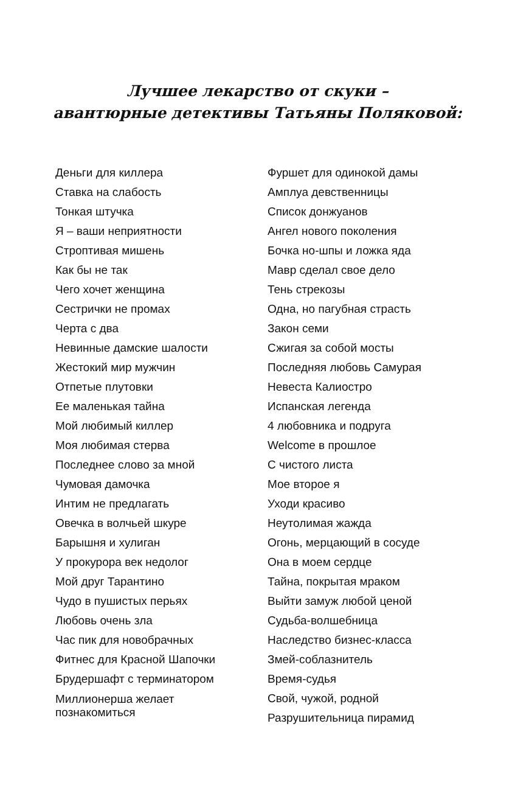Лучшее лекарство от скуки –
авантюрные детективы Татьяны Поляковой:
Деньги для киллера
Ставка на слабость
Тонкая штучка
Я – ваши неприятности
Строптивая мишень
Как бы не так
Чего хочет женщина
Сестрички не промах
Черта с два
Невинные дамские шалости
Жестокий мир мужчин
Отпетые плутовки
Ее маленькая тайна
Мой любимый киллер
Моя любимая стерва
Последнее слово за мной
Чумовая дамочка
Интим не предлагать
Овечка в волчьей шкуре
Барышня и хулиган
У прокурора век недолог
Мой друг Тарантино
Чудо в пушистых перьях
Любовь очень зла
Час пик для новобрачных
Фитнес для Красной Шапочки
Брудершафт с терминатором
Миллионерша желает
познакомиться
Фуршет для одинокой дамы
Амплуа девственницы
Список донжуанов
Ангел нового поколения
Бочка но-шпы и ложка яда
Мавр сделал свое дело
Тень стрекозы
Одна, но пагубная страсть
Закон семи
Сжигая за собой мосты
Последняя любовь Самурая
Невеста Калиостро
Испанская легенда
4 любовника и подруга
Welcome в прошлое
С чистого листа
Мое второе я
Уходи красиво
Неутолимая жажда
Огонь, мерцающий в сосуде
Она в моем сердце
Тайна, покрытая мраком
Выйти замуж любой ценой
Судьба-волшебница
Наследство бизнес-класса
Змей-соблазнитель
Время-судья
Свой, чужой, родной
Разрушительница пирамид